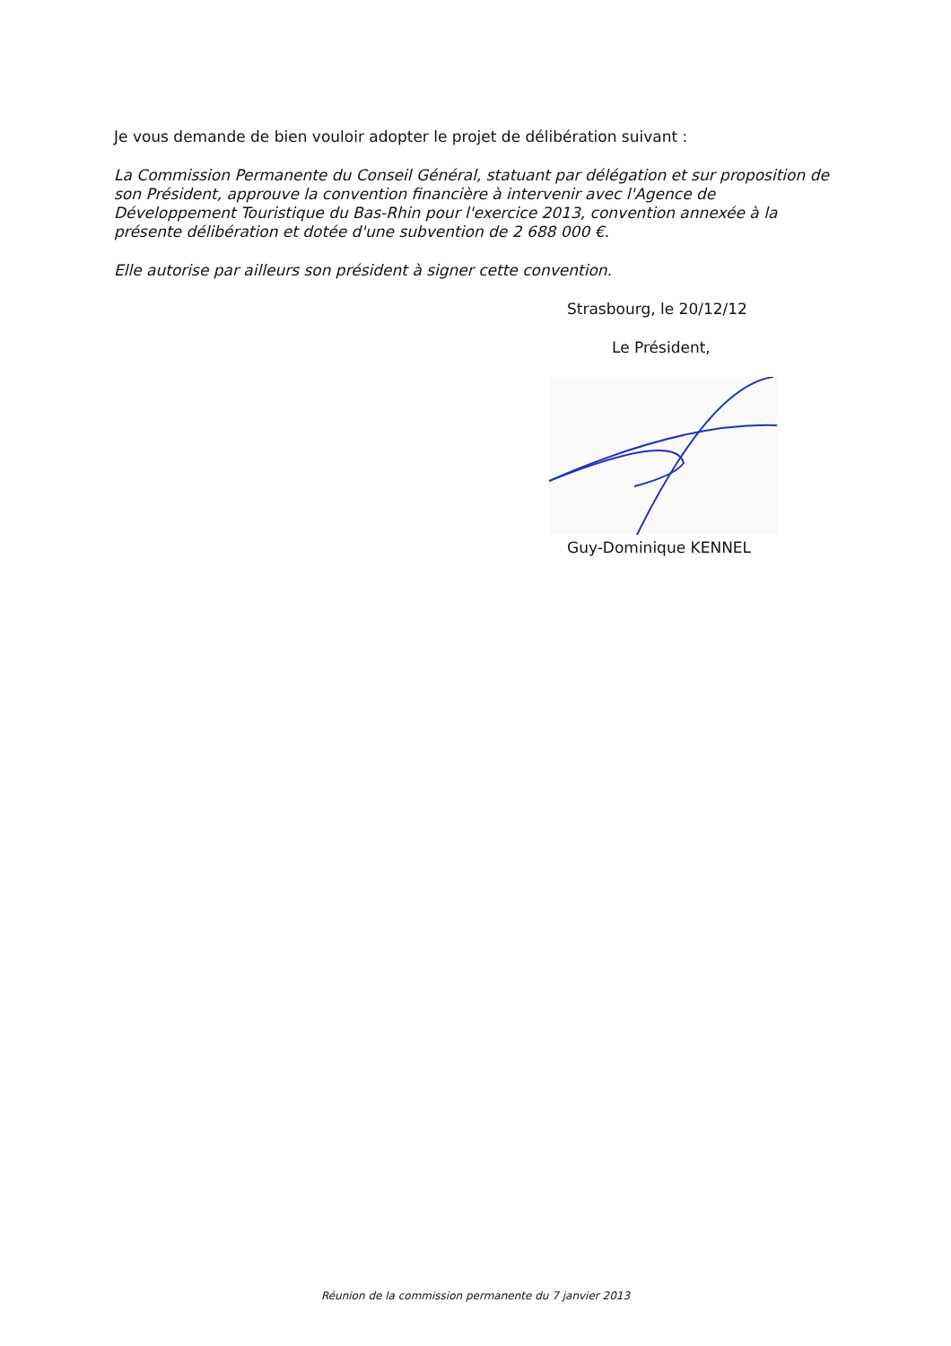Je vous demande de bien vouloir adopter le projet de délibération suivant :
La Commission Permanente du Conseil Général, statuant par délégation et sur proposition de son Président, approuve la convention financière à intervenir avec l'Agence de Développement Touristique du Bas-Rhin pour l'exercice 2013, convention annexée à la présente délibération et dotée d'une subvention de 2 688 000 €.
Elle autorise par ailleurs son président à signer cette convention.
Strasbourg, le 20/12/12
Le Président,
Guy-Dominique KENNEL
Réunion de la commission permanente du 7 janvier 2013